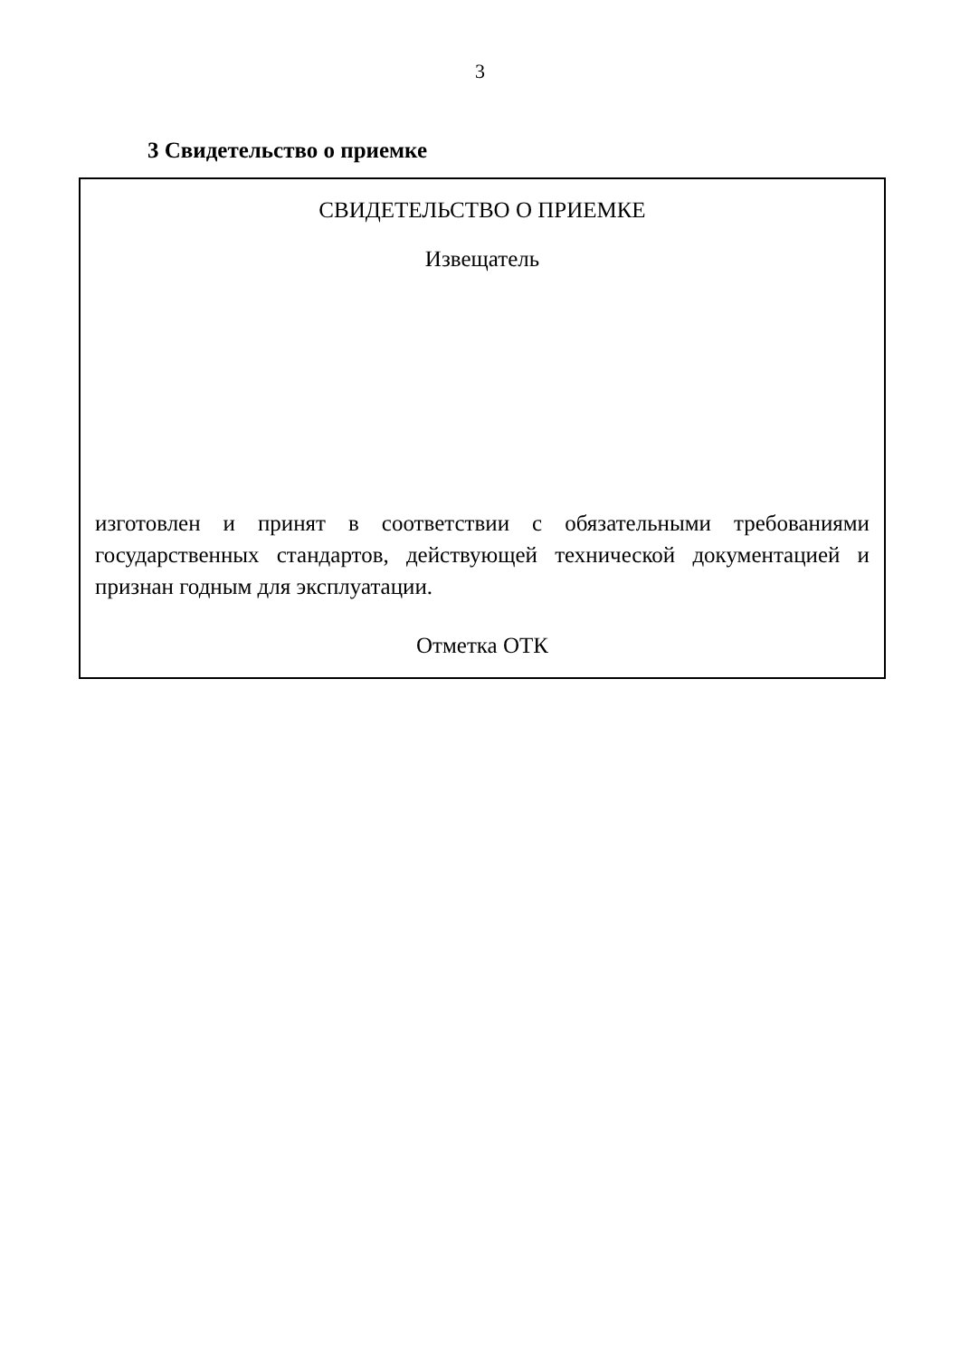3
3 Свидетельство о приемке
СВИДЕТЕЛЬСТВО О ПРИЕМКЕ
Извещатель
изготовлен и принят в соответствии с обязательными требованиями государственных стандартов, действующей технической документацией и признан годным для эксплуатации.
Отметка ОТК